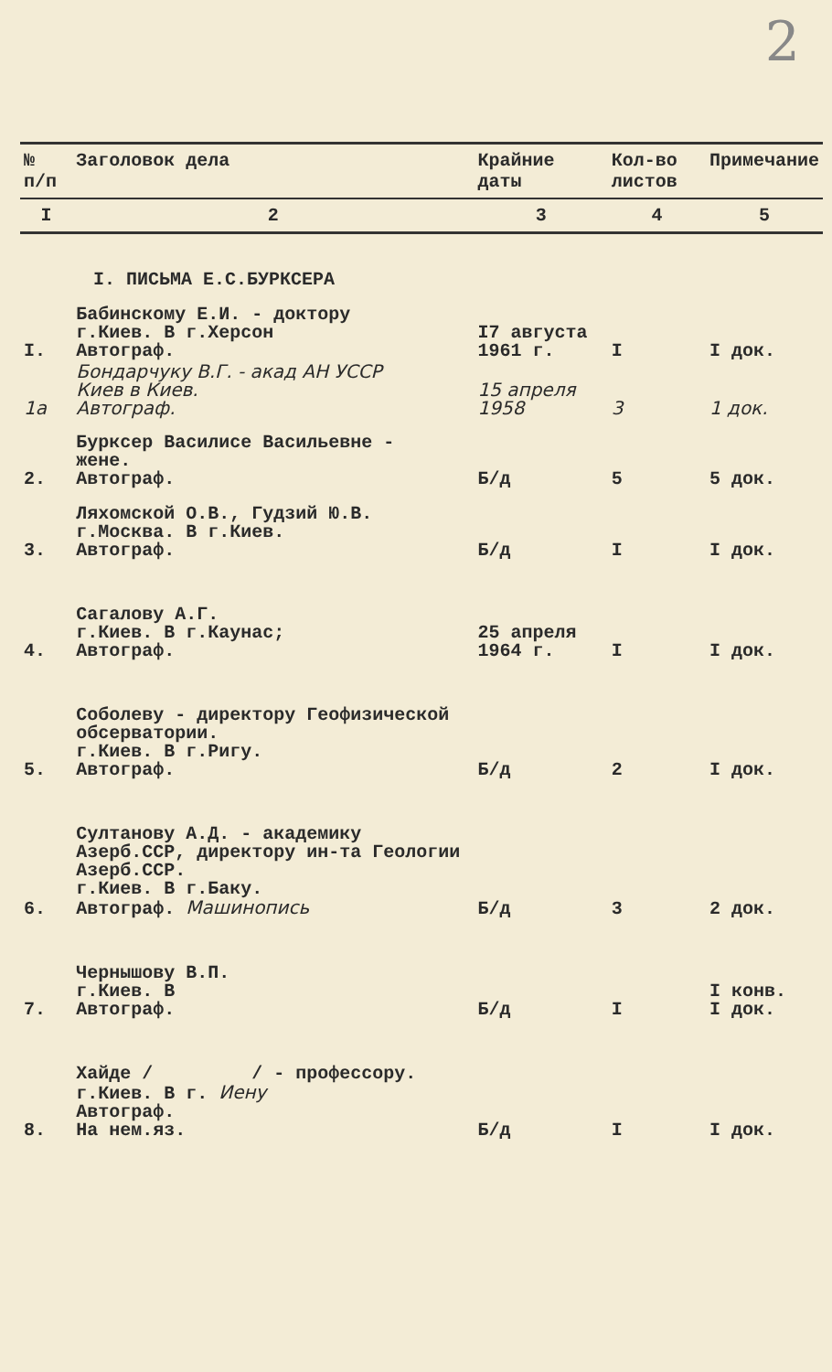2
| № п/п | Заголовок дела | Крайние даты | Кол-во листов | Примечание |
| --- | --- | --- | --- | --- |
| I | 2 | 3 | 4 | 5 |
| I. ПИСЬМА Е.С.БУРКСЕРА | | | | |
| I. | Бабинскому Е.И. - доктору г.Киев. В г.Херсон Автограф. | I7 августа 1961 г. | I | I док. |
| 1а | Бондарчуку В.Г. - акад АН УССР Киев в Киев. Автограф. | 15 апреля 1958 | 3 | 1 док. |
| 2. | Бурксер Василисе Васильевне - жене. Автограф. | Б/д | 5 | 5 док. |
| 3. | Ляхомской О.В., Гудзий Ю.В. г.Москва. В г.Киев. Автограф. | Б/д | I | I док. |
| 4. | Сагалову А.Г. г.Киев. В г.Каунас; Автограф. | 25 апреля 1964 г. | I | I док. |
| 5. | Соболеву - директору Геофизической обсерватории. г.Киев. В г.Ригу. Автограф. | Б/д | 2 | I док. |
| 6. | Султанову А.Д. - академику Азерб.ССР, директору ин-та Геологии Азерб.ССР. г.Киев. В г.Баку. Автограф. Машинопись | Б/д | 3 | 2 док. |
| 7. | Чернышову В.П. г.Киев. В Автограф. | Б/д | I | I конв. I док. |
| 8. | Хайде / / - профессору. г.Киев. В г. Иену Автограф. На нем.яз. | Б/д | I | I док. |